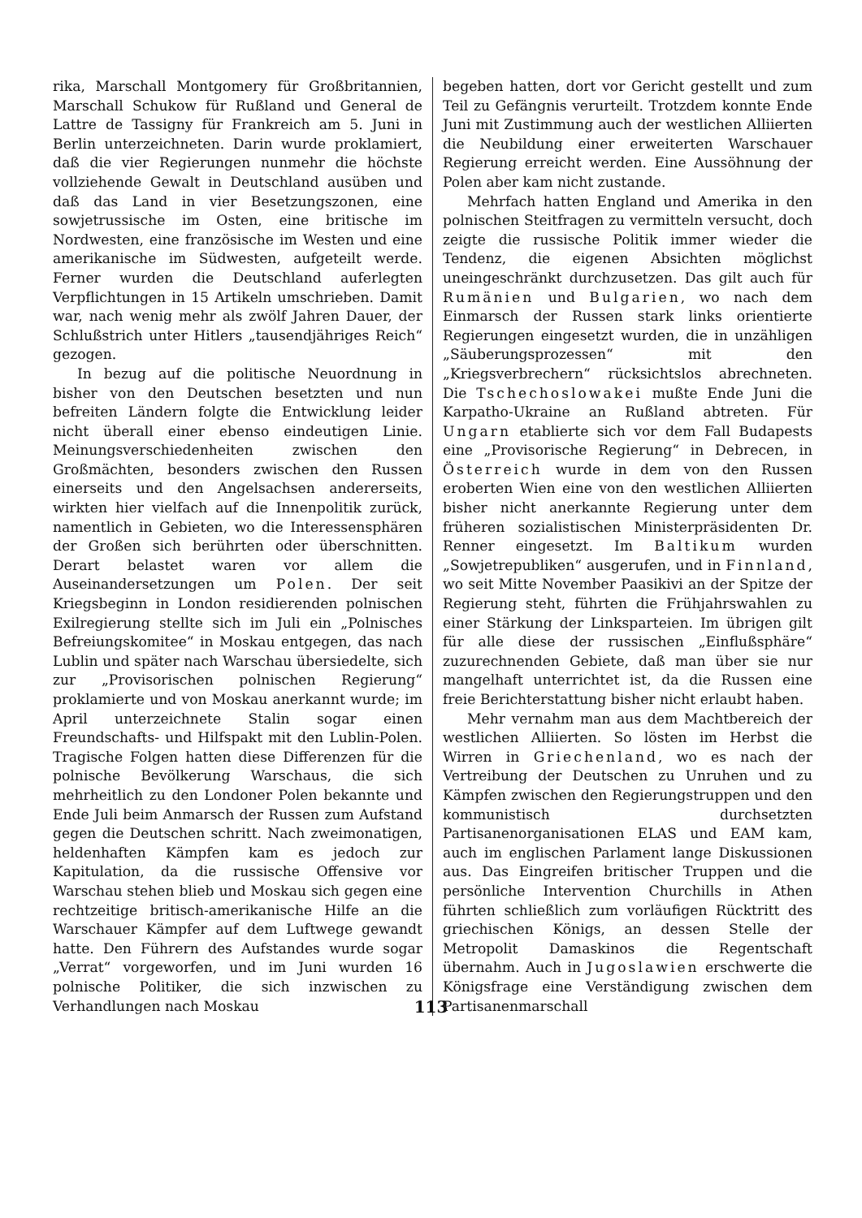rika, Marschall Montgomery für Großbritannien, Marschall Schukow für Rußland und General de Lattre de Tassigny für Frankreich am 5. Juni in Berlin unterzeichneten. Darin wurde proklamiert, daß die vier Regierungen nunmehr die höchste vollziehende Gewalt in Deutschland ausüben und daß das Land in vier Besetzungszonen, eine sowjetrussische im Osten, eine britische im Nordwesten, eine französische im Westen und eine amerikanische im Südwesten, aufgeteilt werde. Ferner wurden die Deutschland auferlegten Verpflichtungen in 15 Artikeln umschrieben. Damit war, nach wenig mehr als zwölf Jahren Dauer, der Schlußstrich unter Hitlers „tausendjähriges Reich“ gezogen.
In bezug auf die politische Neuordnung in bisher von den Deutschen besetzten und nun befreiten Ländern folgte die Entwicklung leider nicht überall einer ebenso eindeutigen Linie. Meinungsverschiedenheiten zwischen den Großmächten, besonders zwischen den Russen einerseits und den Angelsachsen andererseits, wirkten hier vielfach auf die Innenpolitik zurück, namentlich in Gebieten, wo die Interessensphären der Großen sich berührten oder überschnitten. Derart belastet waren vor allem die Auseinandersetzungen um Polen. Der seit Kriegsbeginn in London residierenden polnischen Exilregierung stellte sich im Juli ein „Polnisches Befreiungskomitee“ in Moskau entgegen, das nach Lublin und später nach Warschau übersiedelte, sich zur „Provisorischen polnischen Regierung“ proklamierte und von Moskau anerkannt wurde; im April unterzeichnete Stalin sogar einen Freundschafts- und Hilfspakt mit den Lublin-Polen. Tragische Folgen hatten diese Differenzen für die polnische Bevölkerung Warschaus, die sich mehrheitlich zu den Londoner Polen bekannte und Ende Juli beim Anmarsch der Russen zum Aufstand gegen die Deutschen schritt. Nach zweimonatigen, heldenhaften Kämpfen kam es jedoch zur Kapitulation, da die russische Offensive vor Warschau stehen blieb und Moskau sich gegen eine rechtzeitige britisch-amerikanische Hilfe an die Warschauer Kämpfer auf dem Luftwege gewandt hatte. Den Führern des Aufstandes wurde sogar „Verrat“ vorgeworfen, und im Juni wurden 16 polnische Politiker, die sich inzwischen zu Verhandlungen nach Moskau
begeben hatten, dort vor Gericht gestellt und zum Teil zu Gefängnis verurteilt. Trotzdem konnte Ende Juni mit Zustimmung auch der westlichen Alliierten die Neubildung einer erweiterten Warschauer Regierung erreicht werden. Eine Aussöhnung der Polen aber kam nicht zustande.
Mehrfach hatten England und Amerika in den polnischen Steitfragen zu vermitteln versucht, doch zeigte die russische Politik immer wieder die Tendenz, die eigenen Absichten möglichst uneingeschränkt durchzusetzen. Das gilt auch für Rumänien und Bulgarien, wo nach dem Einmarsch der Russen stark links orientierte Regierungen eingesetzt wurden, die in unzähligen „Säuberungsprozessen“ mit den „Kriegsverbrechern“ rücksichtslos abrechneten. Die Tschechoslowakei mußte Ende Juni die Karpatho-Ukraine an Rußland abtreten. Für Ungarn etablierte sich vor dem Fall Budapests eine „Provisorische Regierung“ in Debrecen, in Österreich wurde in dem von den Russen eroberten Wien eine von den westlichen Alliierten bisher nicht anerkannte Regierung unter dem früheren sozialistischen Ministerpräsidenten Dr. Renner eingesetzt. Im Baltikum wurden „Sowjetrepubliken“ ausgerufen, und in Finnland, wo seit Mitte November Paasikivi an der Spitze der Regierung steht, führten die Frühjahrswahlen zu einer Stärkung der Linksparteien. Im übrigen gilt für alle diese der russischen „Einflußsphäre“ zuzurechnenden Gebiete, daß man über sie nur mangelhaft unterrichtet ist, da die Russen eine freie Berichterstattung bisher nicht erlaubt haben.
Mehr vernahm man aus dem Machtbereich der westlichen Alliierten. So lösten im Herbst die Wirren in Griechenland, wo es nach der Vertreibung der Deutschen zu Unruhen und zu Kämpfen zwischen den Regierungstruppen und den kommunistisch durchsetzten Partisanenorganisationen ELAS und EAM kam, auch im englischen Parlament lange Diskussionen aus. Das Eingreifen britischer Truppen und die persönliche Intervention Churchills in Athen führten schließlich zum vorläufigen Rücktritt des griechischen Königs, an dessen Stelle der Metropolit Damaskinos die Regentschaft übernahm. Auch in Jugoslawien erschwerte die Königsfrage eine Verständigung zwischen dem Partisanenmarschall
113